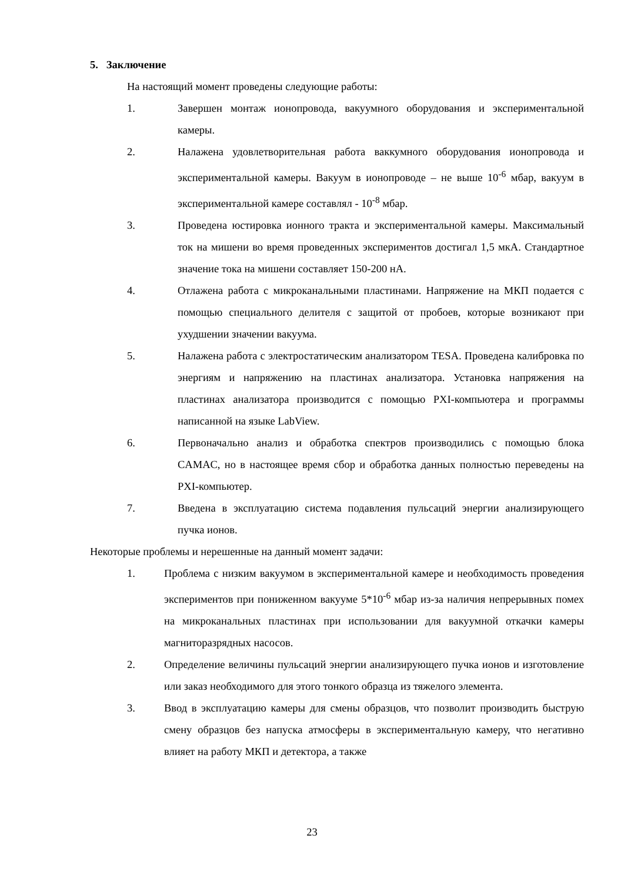5. Заключение
На настоящий момент проведены следующие работы:
1. Завершен монтаж ионопровода, вакуумного оборудования и экспериментальной камеры.
2. Налажена удовлетворительная работа ваккумного оборудования ионопровода и экспериментальной камеры. Вакуум в ионопроводе – не выше 10<sup>-6</sup> мбар, вакуум в экспериментальной камере составлял - 10<sup>-8</sup> мбар.
3. Проведена юстировка ионного тракта и экспериментальной камеры. Максимальный ток на мишени во время проведенных экспериментов достигал 1,5 мкА. Стандартное значение тока на мишени составляет 150-200 нА.
4. Отлажена работа с микроканальными пластинами. Напряжение на МКП подается с помощью специального делителя с защитой от пробоев, которые возникают при ухудшении значении вакуума.
5. Налажена работа с электростатическим анализатором TESA. Проведена калибровка по энергиям и напряжению на пластинах анализатора. Установка напряжения на пластинах анализатора производится с помощью PXI-компьютера и программы написанной на языке LabView.
6. Первоначально анализ и обработка спектров производились с помощью блока CAMAC, но в настоящее время сбор и обработка данных полностью переведены на PXI-компьютер.
7. Введена в эксплуатацию система подавления пульсаций энергии анализирующего пучка ионов.
Некоторые проблемы и нерешенные на данный момент задачи:
1. Проблема с низким вакуумом в экспериментальной камере и необходимость проведения экспериментов при пониженном вакууме 5*10<sup>-6</sup> мбар из-за наличия непрерывных помех на микроканальных пластинах при использовании для вакуумной откачки камеры магниторазрядных насосов.
2. Определение величины пульсаций энергии анализирующего пучка ионов и изготовление или заказ необходимого для этого тонкого образца из тяжелого элемента.
3. Ввод в эксплуатацию камеры для смены образцов, что позволит производить быструю смену образцов без напуска атмосферы в экспериментальную камеру, что негативно влияет на работу МКП и детектора, а также
23